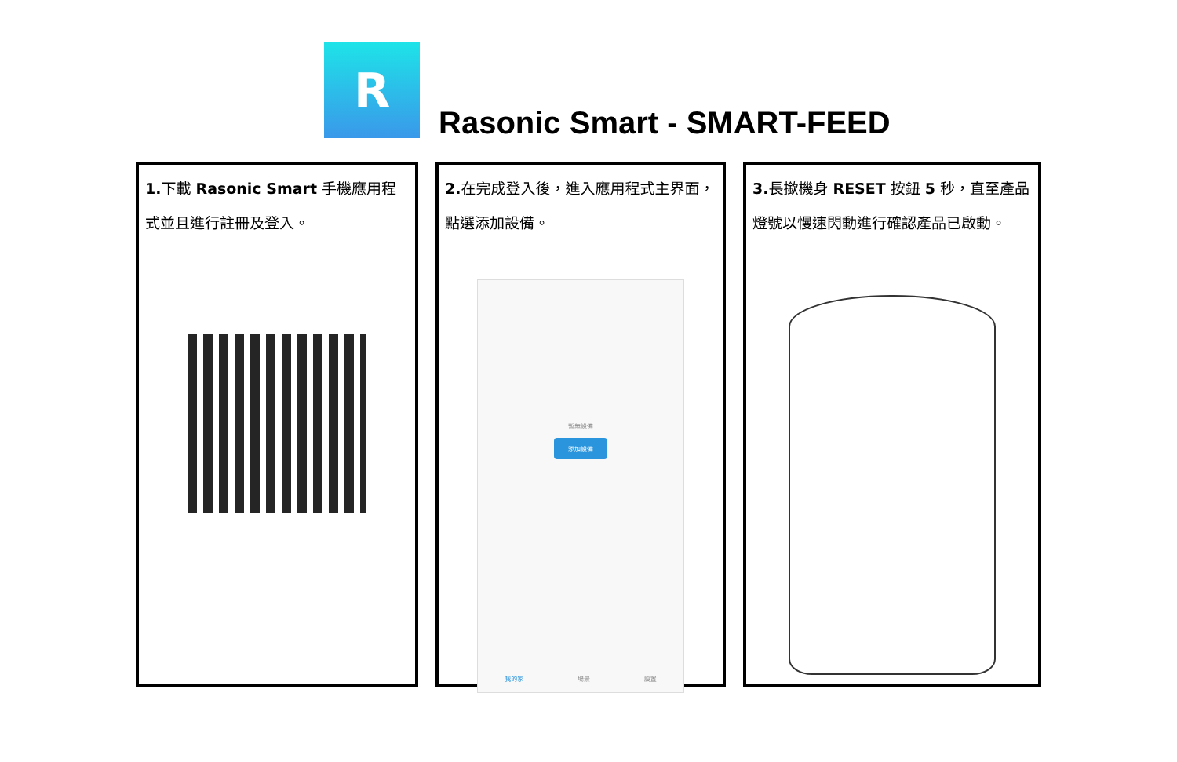R
Rasonic Smart - SMART-FEED
1. 下載 Rasonic Smart 手機應用程式並且進行註冊及登入。
2. 在完成登入後，進入應用程式主界面，點選添加設備。
暫無設備
添加設備
我的家 場景 設置
3. 長撳機身 RESET 按鈕 5 秒，直至產品燈號以慢速閃動進行確認產品已啟動。